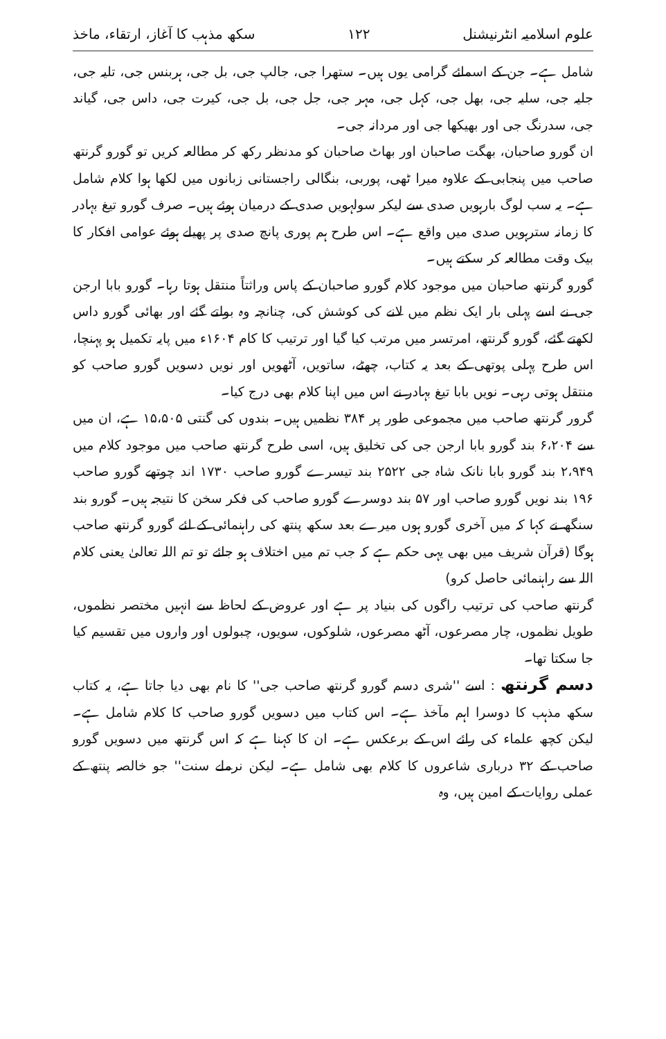علوم اسلامیہ انٹرنیشنل ۱۲۲ سکھ مذہب کا آغاز، ارتقاء، ماخذ
شامل ہے۔ جن کے اسمائے گرامی یوں ہیں۔ ستھرا جی، جالپ جی، بل جی، ہربنس جی، تلیہ جی، جلیہ جی، سلیہ جی، بھل جی، کہل جی، مہر جی، جل جی، بل جی، کیرت جی، داس جی، گیاند جی، سدرنگ جی اور بھیکھا جی اور مردانہ جی۔
ان گورو صاحبان، بھگت صاحبان اور بھاٹ صاحبان کو مدنظر رکھ کر مطالعہ کریں تو گورو گرنتھ صاحب میں پنجابی کے علاوہ میرا ٹھی، پوربی، بنگالی راجستانی زبانوں میں لکھا ہوا کلام شامل ہے۔ یہ سب لوگ بارہویں صدی سے لیکر سولہویں صدی کے درمیان ہوئے ہیں۔ صرف گورو تیغ بہادر کا زمانہ سترہویں صدی میں واقع ہے۔ اس طرح ہم پوری پانچ صدی پر پھیلے ہوئے عوامی افکار کا بیک وقت مطالعہ کر سکتے ہیں۔
گورو گرنتھ صاحبان میں موجود کلام گورو صاحبان کے پاس وراثتاً منتقل ہوتا رہا۔ گورو بابا ارجن جی نے اسے پہلی بار ایک نظم میں لانے کی کوشش کی، چنانچہ وہ بولتے گئے اور بھائی گورو داس لکھتے گئے، گورو گرنتھ، امرتسر میں مرتب کیا گیا اور ترتیب کا کام ۱۶۰۴ء میں پایہ تکمیل ہو پہنچا، اس طرح پہلی پوتھی کے بعد یہ کتاب، چھٹے، ساتویں، آٹھویں اور نویں دسویں گورو صاحب کو منتقل ہوتی رہی۔ نویں بابا تیغ بہادر نے اس میں اپنا کلام بھی درج کیا۔
گرور گرنتھ صاحب میں مجموعی طور پر ۳۸۴ نظمیں ہیں۔ بندوں کی گنتی ۱۵،۵۰۵ ہے، ان میں سے ۶،۲۰۴ بند گورو بابا ارجن جی کی تخلیق ہیں، اسی طرح گرنتھ صاحب میں موجود کلام میں ۲،۹۴۹ بند گورو بابا نانک شاہ جی ۲۵۲۲ بند تیسرے گورو صاحب ۱۷۳۰ اند چوتھے گورو صاحب ۱۹۶ بند نویں گورو صاحب اور ۵۷ بند دوسرے گورو صاحب کی فکر سخن کا نتیجہ ہیں۔ گورو بند سنگھ نے کہا کہ میں آخری گورو ہوں میرے بعد سکھ پنتھ کی راہنمائی کے لئے گورو گرنتھ صاحب ہوگا (قرآن شریف میں بھی یہی حکم ہے کہ جب تم میں اختلاف ہو جائے تو تم اللہ تعالیٰ یعنی کلام اللہ سے راہنمائی حاصل کرو)
گرنتھ صاحب کی ترتیب راگوں کی بنیاد پر ہے اور عروض کے لحاظ سے انہیں مختصر نظموں، طویل نظموں، چار مصرعوں، آٹھ مصرعوں، شلوکوں، سویوں، چبولوں اور واروں میں تقسیم کیا جا سکتا تھا۔
دسم گرنتھ : اسے ''شری دسم گورو گرنتھ صاحب جی'' کا نام بھی دیا جاتا ہے، یہ کتاب سکھ مذہب کا دوسرا اہم مآخذ ہے۔ اس کتاب میں دسویں گورو صاحب کا کلام شامل ہے۔ لیکن کچھ علماء کی رائے اس کے برعکس ہے۔ ان کا کہنا ہے کہ اس گرنتھ میں دسویں گورو صاحب کے ۳۲ درباری شاعروں کا کلام بھی شامل ہے۔ لیکن نرملے سنت'' جو خالصہ پنتھ کے عملی روایات کے امین ہیں، وہ